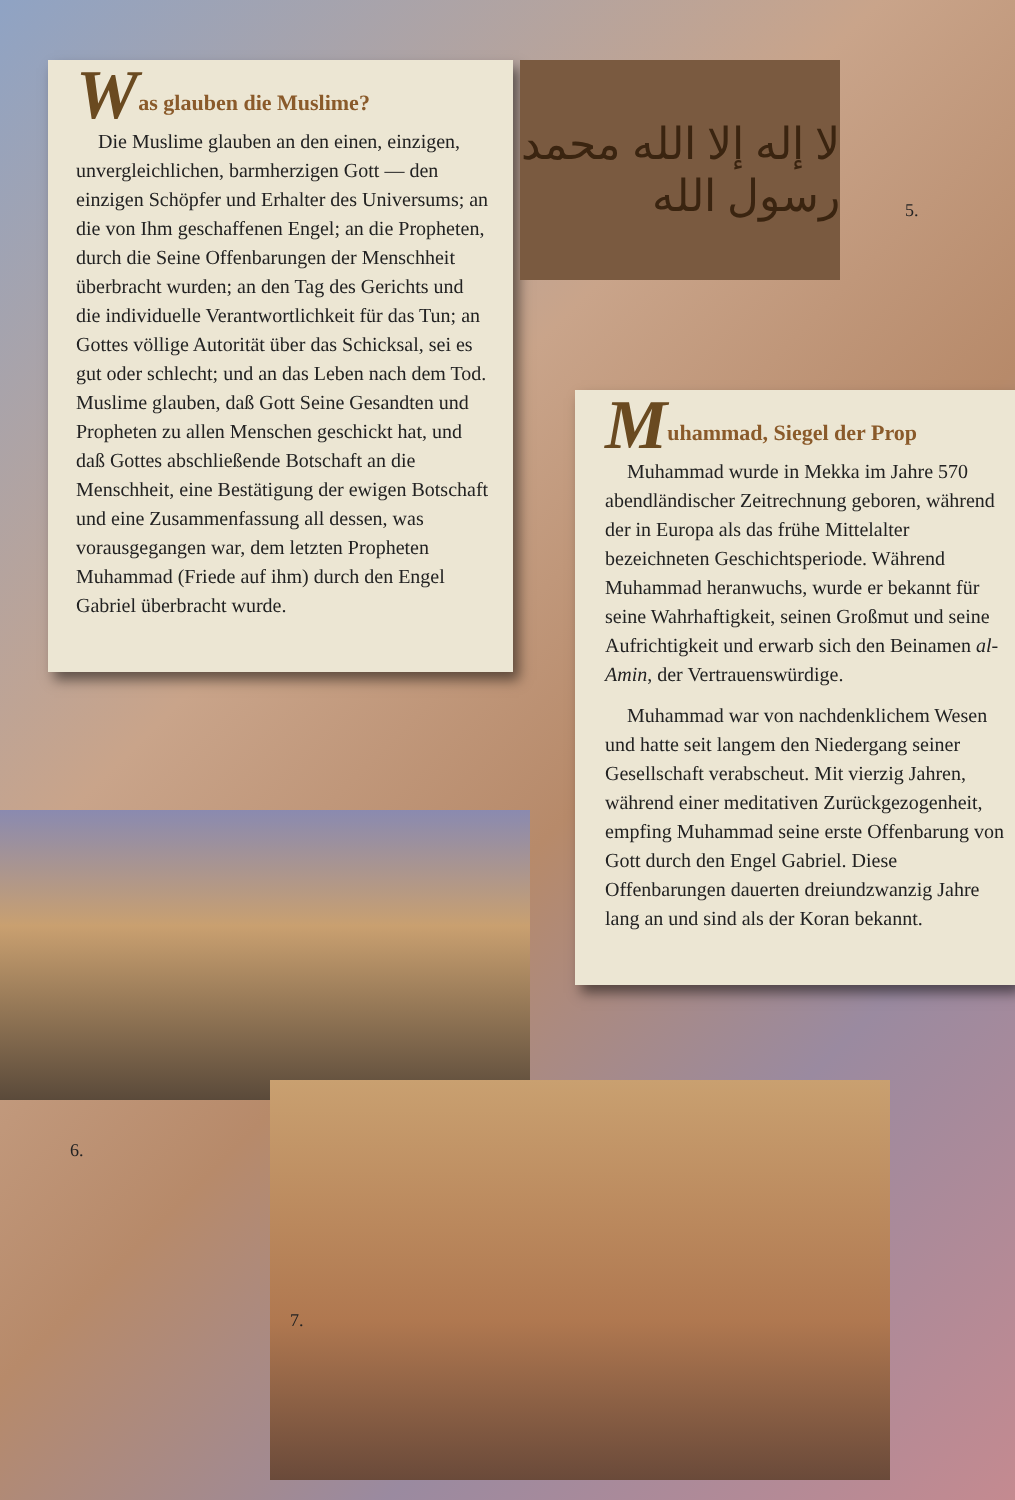Was glauben die Muslime?
Die Muslime glauben an den einen, einzigen, unvergleichlichen, barmherzigen Gott — den einzigen Schöpfer und Erhalter des Universums; an die von Ihm geschaffenen Engel; an die Propheten, durch die Seine Offenbarungen der Menschheit überbracht wurden; an den Tag des Gerichts und die individuelle Verantwortlichkeit für das Tun; an Gottes völlige Autorität über das Schicksal, sei es gut oder schlecht; und an das Leben nach dem Tod. Muslime glauben, daß Gott Seine Gesandten und Propheten zu allen Menschen geschickt hat, und daß Gottes abschließende Botschaft an die Menschheit, eine Bestätigung der ewigen Botschaft und eine Zusammenfassung all dessen, was vorausgegangen war, dem letzten Propheten Muhammad (Friede auf ihm) durch den Engel Gabriel überbracht wurde.
لا إله إلا الله محمد رسول الله
5.
Muhammad, Siegel der Prop
Muhammad wurde in Mekka im Jahre 570 abendländischer Zeitrechnung geboren, während der in Europa als das frühe Mittelalter bezeichneten Geschichtsperiode. Während Muhammad heranwuchs, wurde er bekannt für seine Wahrhaftigkeit, seinen Großmut und seine Aufrichtigkeit und erwarb sich den Beinamen al-Amin, der Vertrauenswürdige.
Muhammad war von nachdenklichem Wesen und hatte seit langem den Niedergang seiner Gesellschaft verabscheut. Mit vierzig Jahren, während einer meditativen Zurückgezogenheit, empfing Muhammad seine erste Offenbarung von Gott durch den Engel Gabriel. Diese Offenbarungen dauerten dreiundzwanzig Jahre lang an und sind als der Koran bekannt.
6.
7.